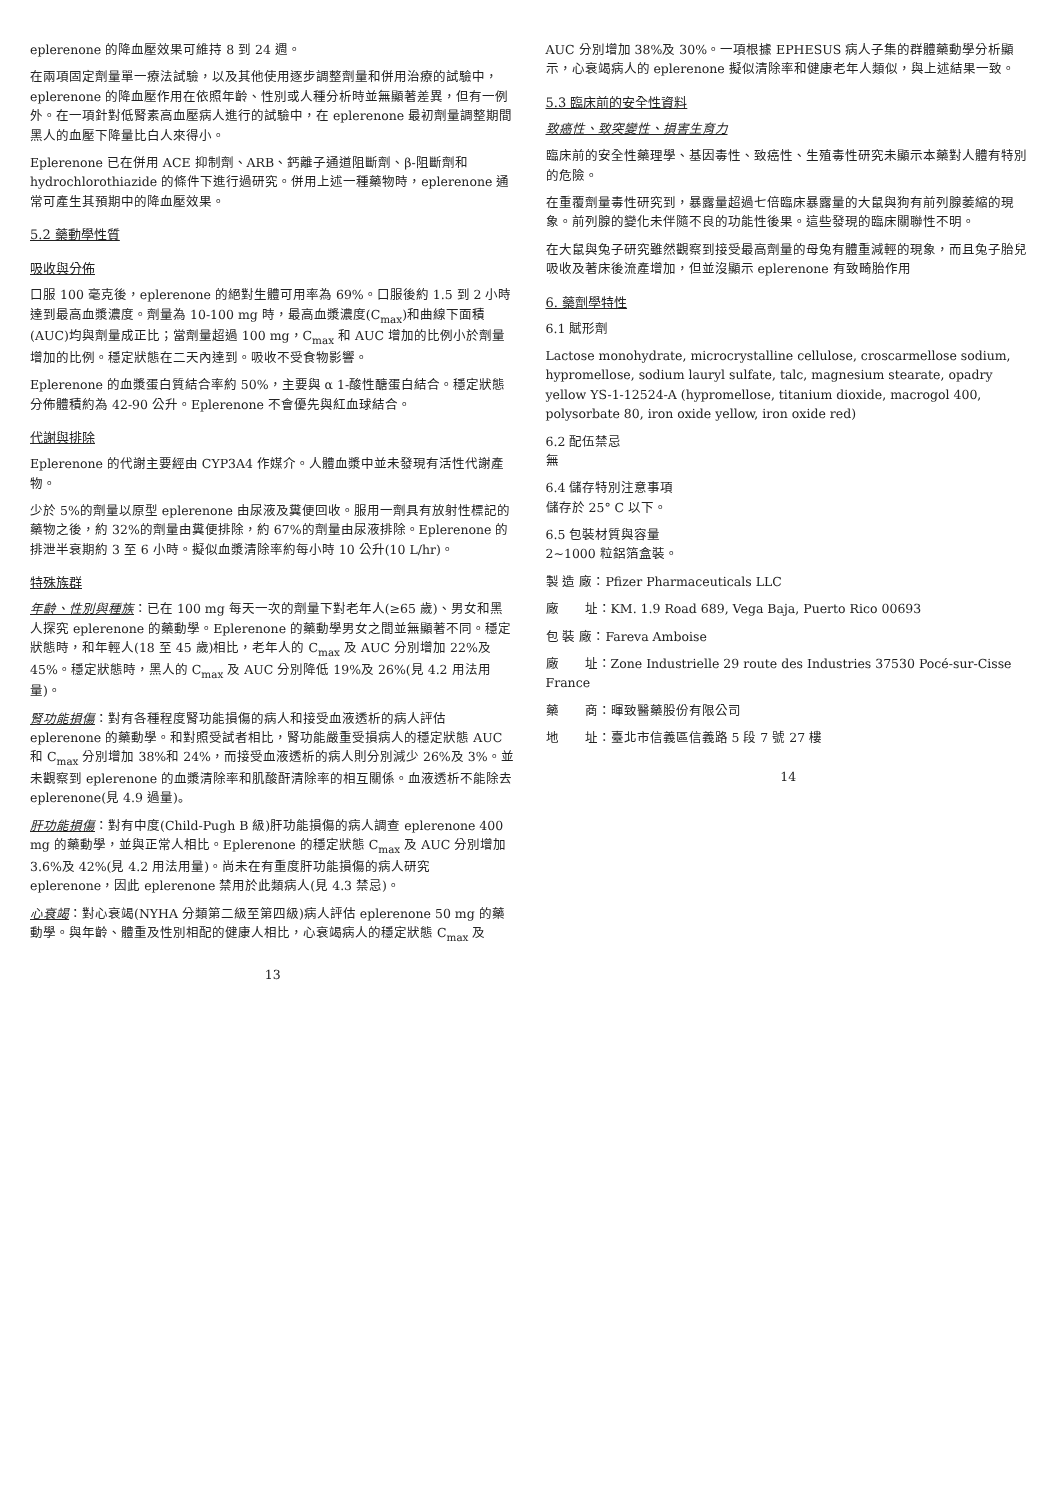eplerenone 的降血壓效果可維持 8 到 24 週。
在兩項固定劑量單一療法試驗，以及其他使用逐步調整劑量和併用治療的試驗中，eplerenone 的降血壓作用在依照年齡、性別或人種分析時並無顯著差異，但有一例外。在一項針對低腎素高血壓病人進行的試驗中，在 eplerenone 最初劑量調整期間黑人的血壓下降量比白人來得小。
Eplerenone 已在併用 ACE 抑制劑、ARB、鈣離子通道阻斷劑、β-阻斷劑和 hydrochlorothiazide 的條件下進行過研究。併用上述一種藥物時，eplerenone 通常可產生其預期中的降血壓效果。
5.2 藥動學性質
吸收與分佈
口服 100 毫克後，eplerenone 的絕對生體可用率為 69%。口服後約 1.5 到 2 小時達到最高血漿濃度。劑量為 10-100 mg 時，最高血漿濃度(C<sub>max</sub>)和曲線下面積(AUC)均與劑量成正比；當劑量超過 100 mg，C<sub>max</sub> 和 AUC 增加的比例小於劑量增加的比例。穩定狀態在二天內達到。吸收不受食物影響。
Eplerenone 的血漿蛋白質結合率約 50%，主要與 α 1-酸性醣蛋白結合。穩定狀態分佈體積約為 42-90 公升。Eplerenone 不會優先與紅血球結合。
代謝與排除
Eplerenone 的代謝主要經由 CYP3A4 作媒介。人體血漿中並未發現有活性代謝產物。
少於 5%的劑量以原型 eplerenone 由尿液及糞便回收。服用一劑具有放射性標記的藥物之後，約 32%的劑量由糞便排除，約 67%的劑量由尿液排除。Eplerenone 的排泄半衰期約 3 至 6 小時。擬似血漿清除率約每小時 10 公升(10 L/hr)。
特殊族群
年齡、性別與種族：已在 100 mg 每天一次的劑量下對老年人(≥65 歲)、男女和黑人探究 eplerenone 的藥動學。Eplerenone 的藥動學男女之間並無顯著不同。穩定狀態時，和年輕人(18 至 45 歲)相比，老年人的 C<sub>max</sub> 及 AUC 分別增加 22%及 45%。穩定狀態時，黑人的 C<sub>max</sub> 及 AUC 分別降低 19%及 26%(見 4.2 用法用量)。
腎功能損傷：對有各種程度腎功能損傷的病人和接受血液透析的病人評估 eplerenone 的藥動學。和對照受試者相比，腎功能嚴重受損病人的穩定狀態 AUC 和 C<sub>max</sub> 分別增加 38%和 24%，而接受血液透析的病人則分別減少 26%及 3%。並未觀察到 eplerenone 的血漿清除率和肌酸酐清除率的相互關係。血液透析不能除去 eplerenone(見 4.9 過量)。
肝功能損傷：對有中度(Child-Pugh B 級)肝功能損傷的病人調查 eplerenone 400 mg 的藥動學，並與正常人相比。Eplerenone 的穩定狀態 C<sub>max</sub> 及 AUC 分別增加 3.6%及 42%(見 4.2 用法用量)。尚未在有重度肝功能損傷的病人研究 eplerenone，因此 eplerenone 禁用於此類病人(見 4.3 禁忌)。
心衰竭：對心衰竭(NYHA 分類第二級至第四級)病人評估 eplerenone 50 mg 的藥動學。與年齡、體重及性別相配的健康人相比，心衰竭病人的穩定狀態 C<sub>max</sub> 及
13
AUC 分別增加 38%及 30%。一項根據 EPHESUS 病人子集的群體藥動學分析顯示，心衰竭病人的 eplerenone 擬似清除率和健康老年人類似，與上述結果一致。
5.3 臨床前的安全性資料
致癌性、致突變性、損害生育力
臨床前的安全性藥理學、基因毒性、致癌性、生殖毒性研究未顯示本藥對人體有特別的危險。
在重覆劑量毒性研究到，暴露量超過七倍臨床暴露量的大鼠與狗有前列腺萎縮的現象。前列腺的變化未伴隨不良的功能性後果。這些發現的臨床關聯性不明。
在大鼠與兔子研究雖然觀察到接受最高劑量的母兔有體重減輕的現象，而且兔子胎兒吸收及著床後流產增加，但並沒顯示 eplerenone 有致畸胎作用
6. 藥劑學特性
6.1 賦形劑
Lactose monohydrate, microcrystalline cellulose, croscarmellose sodium, hypromellose, sodium lauryl sulfate, talc, magnesium stearate, opadry yellow YS-1-12524-A (hypromellose, titanium dioxide, macrogol 400, polysorbate 80, iron oxide yellow, iron oxide red)
6.2 配伍禁忌
無
6.4 儲存特別注意事項
儲存於 25° C 以下。
6.5 包裝材質與容量
2~1000 粒鋁箔盒裝。
製 造 廠：Pfizer Pharmaceuticals LLC
廠　　址：KM. 1.9 Road 689, Vega Baja, Puerto Rico 00693
包 裝 廠：Fareva Amboise
廠　　址：Zone Industrielle 29 route des Industries 37530 Pocé-sur-Cisse France
藥　　商：暉致醫藥股份有限公司
地　　址：臺北市信義區信義路 5 段 7 號 27 樓
14